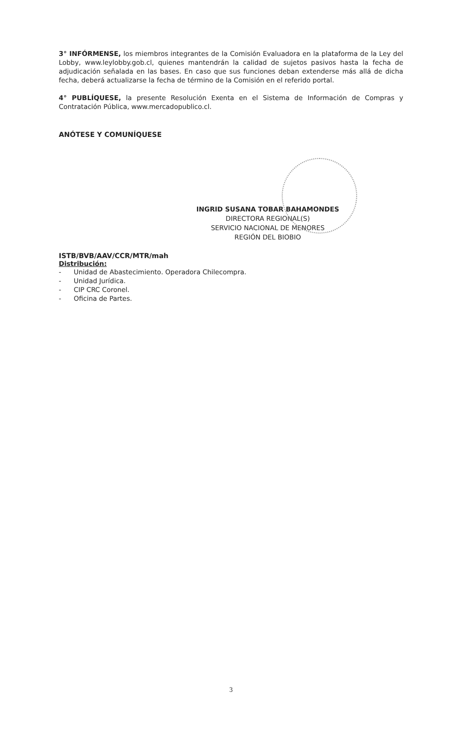3° INFÓRMENSE, los miembros integrantes de la Comisión Evaluadora en la plataforma de la Ley del Lobby, www.leylobby.gob.cl, quienes mantendrán la calidad de sujetos pasivos hasta la fecha de adjudicación señalada en las bases. En caso que sus funciones deban extenderse más allá de dicha fecha, deberá actualizarse la fecha de término de la Comisión en el referido portal.
4° PUBLÍQUESE, la presente Resolución Exenta en el Sistema de Información de Compras y Contratación Pública, www.mercadopublico.cl.
ANÓTESE Y COMUNÍQUESE
INGRID SUSANA TOBAR BAHAMONDES
DIRECTORA REGIONAL(S)
SERVICIO NACIONAL DE MENORES
REGIÓN DEL BIOBIO
ISTB/BVB/AAV/CCR/MTR/mah
Distribución:
- Unidad de Abastecimiento. Operadora Chilecompra.
- Unidad Jurídica.
- CIP CRC Coronel.
- Oficina de Partes.
3